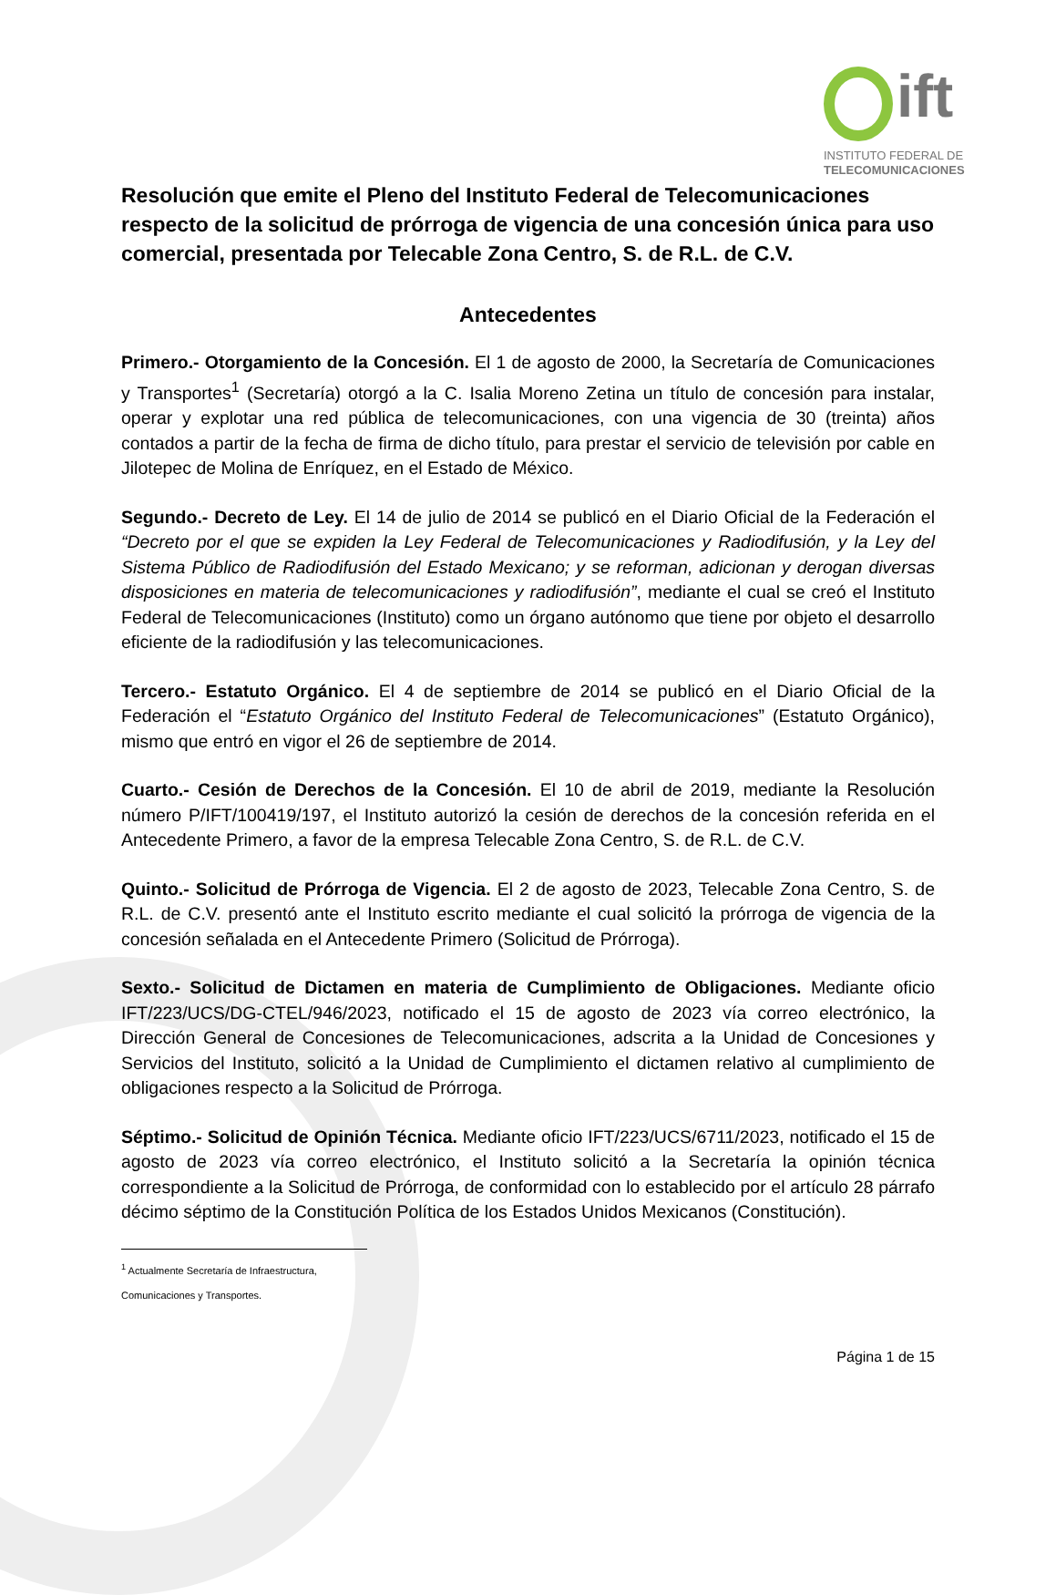ift
INSTITUTO FEDERAL DE
TELECOMUNICACIONES
Resolución que emite el Pleno del Instituto Federal de Telecomunicaciones respecto de la solicitud de prórroga de vigencia de una concesión única para uso comercial, presentada por Telecable Zona Centro, S. de R.L. de C.V.
Antecedentes
Primero.- Otorgamiento de la Concesión. El 1 de agosto de 2000, la Secretaría de Comunicaciones y Transportes<sup>1</sup> (Secretaría) otorgó a la C. Isalia Moreno Zetina un título de concesión para instalar, operar y explotar una red pública de telecomunicaciones, con una vigencia de 30 (treinta) años contados a partir de la fecha de firma de dicho título, para prestar el servicio de televisión por cable en Jilotepec de Molina de Enríquez, en el Estado de México.
Segundo.- Decreto de Ley. El 14 de julio de 2014 se publicó en el Diario Oficial de la Federación el “Decreto por el que se expiden la Ley Federal de Telecomunicaciones y Radiodifusión, y la Ley del Sistema Público de Radiodifusión del Estado Mexicano; y se reforman, adicionan y derogan diversas disposiciones en materia de telecomunicaciones y radiodifusión”, mediante el cual se creó el Instituto Federal de Telecomunicaciones (Instituto) como un órgano autónomo que tiene por objeto el desarrollo eficiente de la radiodifusión y las telecomunicaciones.
Tercero.- Estatuto Orgánico. El 4 de septiembre de 2014 se publicó en el Diario Oficial de la Federación el “Estatuto Orgánico del Instituto Federal de Telecomunicaciones” (Estatuto Orgánico), mismo que entró en vigor el 26 de septiembre de 2014.
Cuarto.- Cesión de Derechos de la Concesión. El 10 de abril de 2019, mediante la Resolución número P/IFT/100419/197, el Instituto autorizó la cesión de derechos de la concesión referida en el Antecedente Primero, a favor de la empresa Telecable Zona Centro, S. de R.L. de C.V.
Quinto.- Solicitud de Prórroga de Vigencia. El 2 de agosto de 2023, Telecable Zona Centro, S. de R.L. de C.V. presentó ante el Instituto escrito mediante el cual solicitó la prórroga de vigencia de la concesión señalada en el Antecedente Primero (Solicitud de Prórroga).
Sexto.- Solicitud de Dictamen en materia de Cumplimiento de Obligaciones. Mediante oficio IFT/223/UCS/DG-CTEL/946/2023, notificado el 15 de agosto de 2023 vía correo electrónico, la Dirección General de Concesiones de Telecomunicaciones, adscrita a la Unidad de Concesiones y Servicios del Instituto, solicitó a la Unidad de Cumplimiento el dictamen relativo al cumplimiento de obligaciones respecto a la Solicitud de Prórroga.
Séptimo.- Solicitud de Opinión Técnica. Mediante oficio IFT/223/UCS/6711/2023, notificado el 15 de agosto de 2023 vía correo electrónico, el Instituto solicitó a la Secretaría la opinión técnica correspondiente a la Solicitud de Prórroga, de conformidad con lo establecido por el artículo 28 párrafo décimo séptimo de la Constitución Política de los Estados Unidos Mexicanos (Constitución).
<sup>1</sup> Actualmente Secretaría de Infraestructura, Comunicaciones y Transportes.
Página 1 de 15